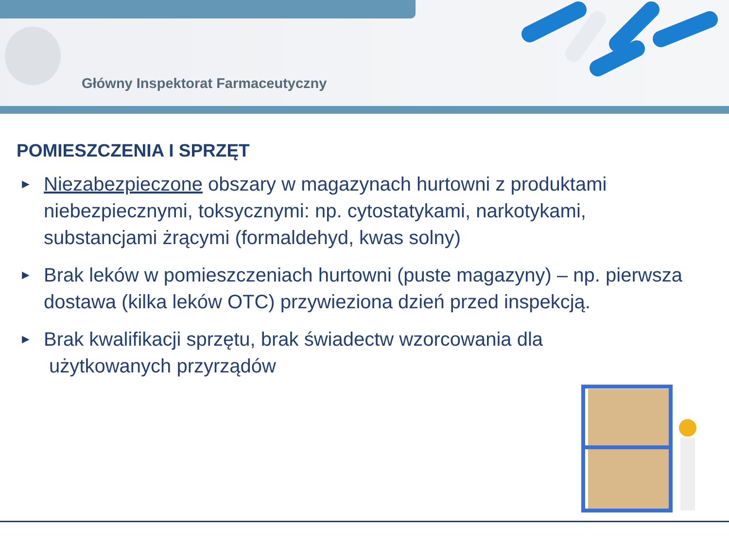Główny Inspektorat Farmaceutyczny
POMIESZCZENIA I SPRZĘT
► Niezabezpieczone obszary w magazynach hurtowni z produktami niebezpiecznymi, toksycznymi: np. cytostatykami, narkotykami, substancjami żrącymi (formaldehyd, kwas solny)
► Brak leków w pomieszczeniach hurtowni (puste magazyny) – np. pierwsza dostawa (kilka leków OTC) przywieziona dzień przed inspekcją.
► Brak kwalifikacji sprzętu, brak świadectw wzorcowania dla
użytkowanych przyrządów